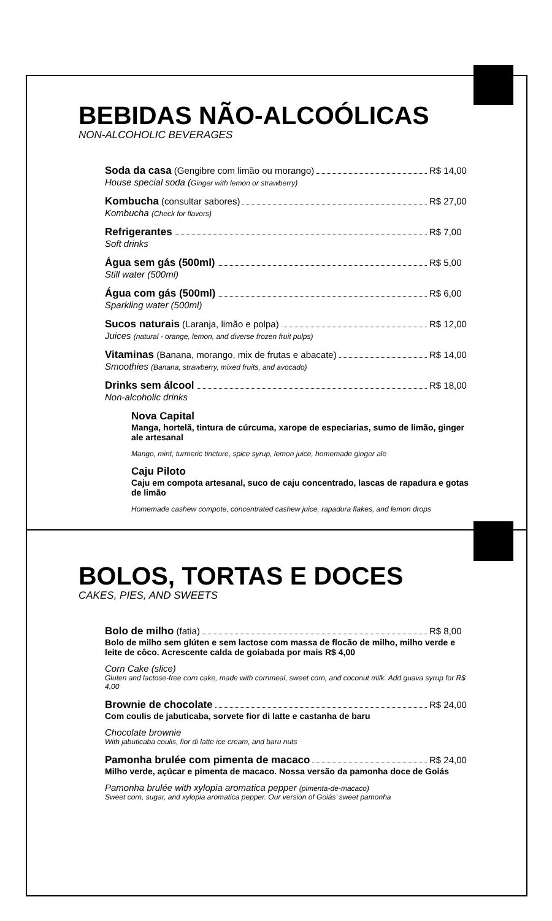BEBIDAS NÃO-ALCOÓLICAS
NON-ALCOHOLIC BEVERAGES
Soda da casa (Gengibre com limão ou morango) R$ 14,00
House special soda (Ginger with lemon or strawberry)
Kombucha (consultar sabores) R$ 27,00
Kombucha (Check for flavors)
Refrigerantes R$ 7,00
Soft drinks
Água sem gás (500ml) R$ 5,00
Still water (500ml)
Água com gás (500ml) R$ 6,00
Sparkling water (500ml)
Sucos naturais (Laranja, limão e polpa) R$ 12,00
Juices (natural - orange, lemon, and diverse frozen fruit pulps)
Vitaminas (Banana, morango, mix de frutas e abacate) R$ 14,00
Smoothies (Banana, strawberry, mixed fruits, and avocado)
Drinks sem álcool R$ 18,00
Non-alcoholic drinks
Nova Capital
Manga, hortelã, tintura de cúrcuma, xarope de especiarias, sumo de limão, ginger ale artesanal
Mango, mint, turmeric tincture, spice syrup, lemon juice, homemade ginger ale
Caju Piloto
Caju em compota artesanal, suco de caju concentrado, lascas de rapadura e gotas de limão
Homemade cashew compote, concentrated cashew juice, rapadura flakes, and lemon drops
BOLOS, TORTAS E DOCES
CAKES, PIES, AND SWEETS
Bolo de milho (fatia) R$ 8,00
Bolo de milho sem glúten e sem lactose com massa de flocão de milho, milho verde e leite de côco. Acrescente calda de goiabada por mais R$ 4,00
Corn Cake (slice)
Gluten and lactose-free corn cake, made with cornmeal, sweet corn, and coconut milk. Add guava syrup for R$ 4,00
Brownie de chocolate R$ 24,00
Com coulis de jabuticaba, sorvete fior di latte e castanha de baru
Chocolate brownie
With jabuticaba coulis, fior di latte ice cream, and baru nuts
Pamonha brulée com pimenta de macaco R$ 24,00
Milho verde, açúcar e pimenta de macaco. Nossa versão da pamonha doce de Goiás
Pamonha brulée with xylopia aromatica pepper (pimenta-de-macaco)
Sweet corn, sugar, and xylopia aromatica pepper. Our version of Goiás’ sweet pamonha